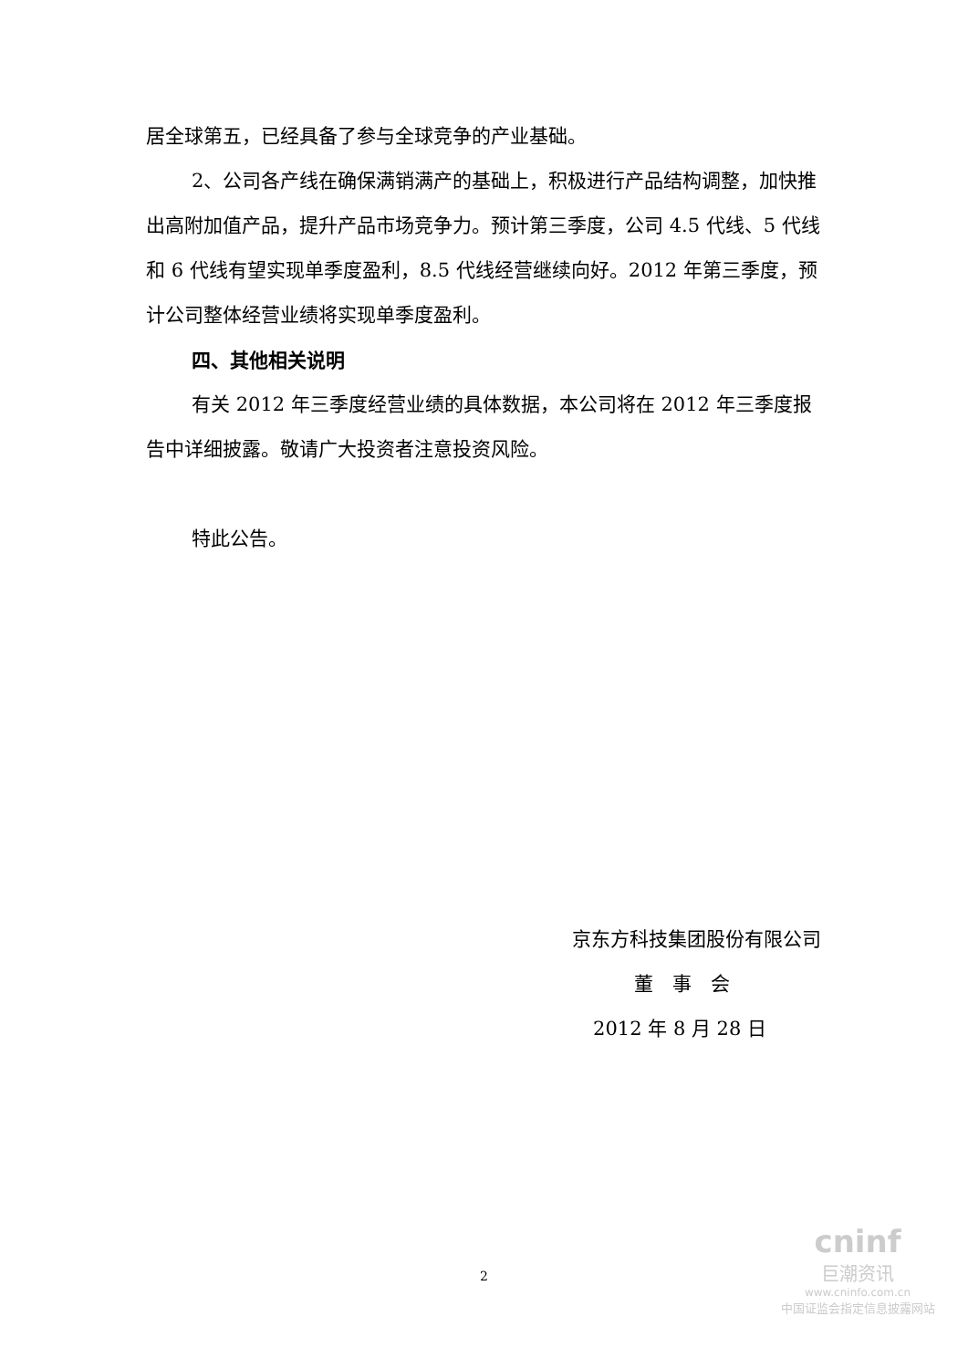居全球第五，已经具备了参与全球竞争的产业基础。
2、公司各产线在确保满销满产的基础上，积极进行产品结构调整，加快推出高附加值产品，提升产品市场竞争力。预计第三季度，公司 4.5 代线、5 代线和 6 代线有望实现单季度盈利，8.5 代线经营继续向好。2012 年第三季度，预计公司整体经营业绩将实现单季度盈利。
四、其他相关说明
有关 2012 年三季度经营业绩的具体数据，本公司将在 2012 年三季度报告中详细披露。敬请广大投资者注意投资风险。
特此公告。
京东方科技集团股份有限公司
董　事　会
2012 年 8 月 28 日
2
cninf
巨潮资讯
www.cninfo.com.cn
中国证监会指定信息披露网站